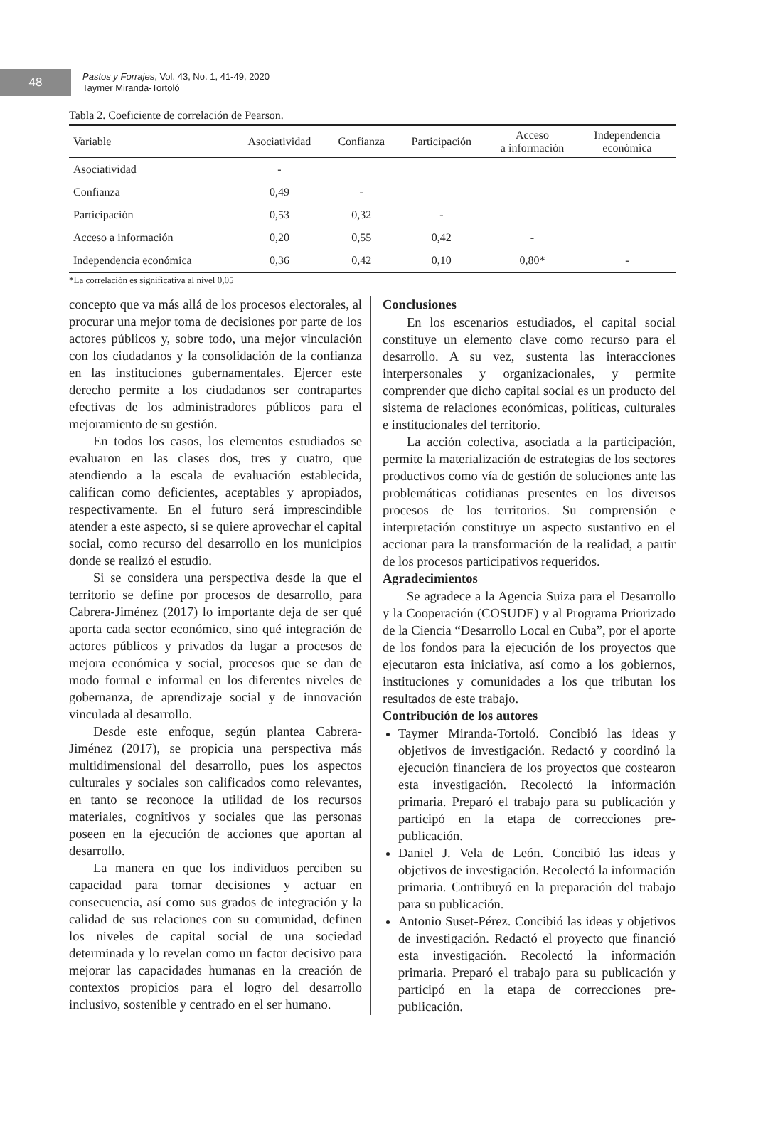48
Pastos y Forrajes, Vol. 43, No. 1, 41-49, 2020
Taymer Miranda-Tortoló
Tabla 2. Coeficiente de correlación de Pearson.
| Variable | Asociatividad | Confianza | Participación | Acceso a información | Independencia económica |
| --- | --- | --- | --- | --- | --- |
| Asociatividad | - | | | | |
| Confianza | 0,49 | - | | | |
| Participación | 0,53 | 0,32 | - | | |
| Acceso a información | 0,20 | 0,55 | 0,42 | - | |
| Independencia económica | 0,36 | 0,42 | 0,10 | 0,80* | - |
*La correlación es significativa al nivel 0,05
concepto que va más allá de los procesos electorales, al procurar una mejor toma de decisiones por parte de los actores públicos y, sobre todo, una mejor vinculación con los ciudadanos y la consolidación de la confianza en las instituciones gubernamentales. Ejercer este derecho permite a los ciudadanos ser contrapartes efectivas de los administradores públicos para el mejoramiento de su gestión.
En todos los casos, los elementos estudiados se evaluaron en las clases dos, tres y cuatro, que atendiendo a la escala de evaluación establecida, califican como deficientes, aceptables y apropiados, respectivamente. En el futuro será imprescindible atender a este aspecto, si se quiere aprovechar el capital social, como recurso del desarrollo en los municipios donde se realizó el estudio.
Si se considera una perspectiva desde la que el territorio se define por procesos de desarrollo, para Cabrera-Jiménez (2017) lo importante deja de ser qué aporta cada sector económico, sino qué integración de actores públicos y privados da lugar a procesos de mejora económica y social, procesos que se dan de modo formal e informal en los diferentes niveles de gobernanza, de aprendizaje social y de innovación vinculada al desarrollo.
Desde este enfoque, según plantea Cabrera-Jiménez (2017), se propicia una perspectiva más multidimensional del desarrollo, pues los aspectos culturales y sociales son calificados como relevantes, en tanto se reconoce la utilidad de los recursos materiales, cognitivos y sociales que las personas poseen en la ejecución de acciones que aportan al desarrollo.
La manera en que los individuos perciben su capacidad para tomar decisiones y actuar en consecuencia, así como sus grados de integración y la calidad de sus relaciones con su comunidad, definen los niveles de capital social de una sociedad determinada y lo revelan como un factor decisivo para mejorar las capacidades humanas en la creación de contextos propicios para el logro del desarrollo inclusivo, sostenible y centrado en el ser humano.
Conclusiones
En los escenarios estudiados, el capital social constituye un elemento clave como recurso para el desarrollo. A su vez, sustenta las interacciones interpersonales y organizacionales, y permite comprender que dicho capital social es un producto del sistema de relaciones económicas, políticas, culturales e institucionales del territorio.
La acción colectiva, asociada a la participación, permite la materialización de estrategias de los sectores productivos como vía de gestión de soluciones ante las problemáticas cotidianas presentes en los diversos procesos de los territorios. Su comprensión e interpretación constituye un aspecto sustantivo en el accionar para la transformación de la realidad, a partir de los procesos participativos requeridos.
Agradecimientos
Se agradece a la Agencia Suiza para el Desarrollo y la Cooperación (COSUDE) y al Programa Priorizado de la Ciencia “Desarrollo Local en Cuba”, por el aporte de los fondos para la ejecución de los proyectos que ejecutaron esta iniciativa, así como a los gobiernos, instituciones y comunidades a los que tributan los resultados de este trabajo.
Contribución de los autores
Taymer Miranda-Tortoló. Concibió las ideas y objetivos de investigación. Redactó y coordinó la ejecución financiera de los proyectos que costearon esta investigación. Recolectó la información primaria. Preparó el trabajo para su publicación y participó en la etapa de correcciones pre-publicación.
Daniel J. Vela de León. Concibió las ideas y objetivos de investigación. Recolectó la información primaria. Contribuyó en la preparación del trabajo para su publicación.
Antonio Suset-Pérez. Concibió las ideas y objetivos de investigación. Redactó el proyecto que financió esta investigación. Recolectó la información primaria. Preparó el trabajo para su publicación y participó en la etapa de correcciones pre-publicación.